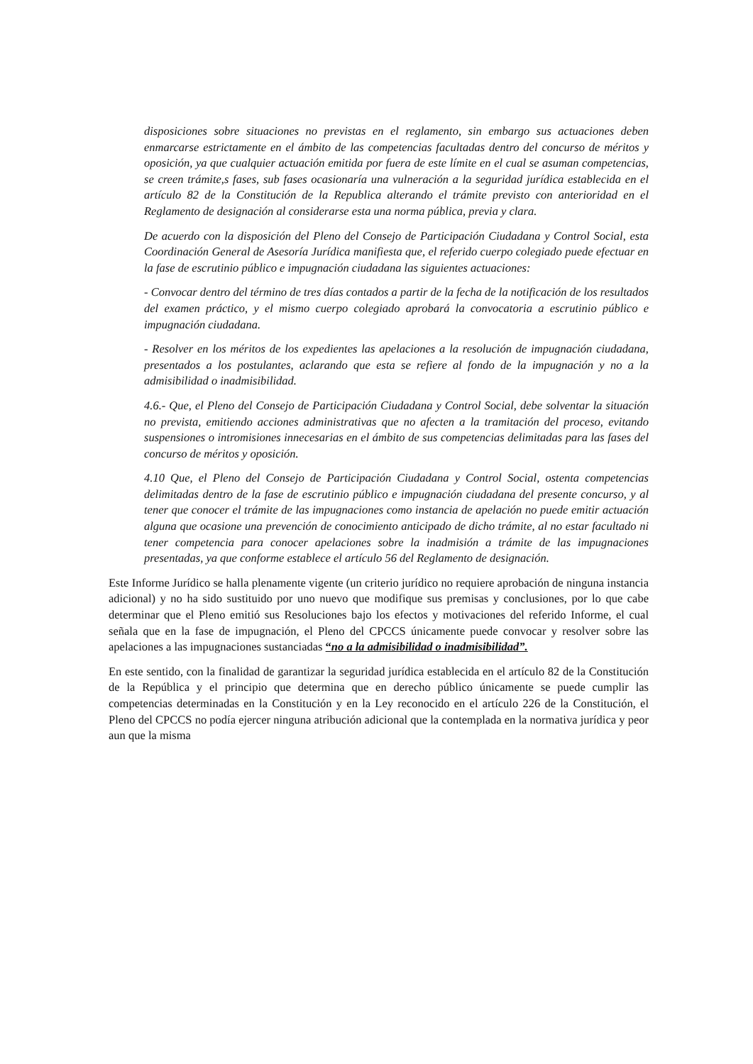disposiciones sobre situaciones no previstas en el reglamento, sin embargo sus actuaciones deben enmarcarse estrictamente en el ámbito de las competencias facultadas dentro del concurso de méritos y oposición, ya que cualquier actuación emitida por fuera de este límite en el cual se asuman competencias, se creen trámite,s fases, sub fases ocasionaría una vulneración a la seguridad jurídica establecida en el artículo 82 de la Constitución de la Republica alterando el trámite previsto con anterioridad en el Reglamento de designación al considerarse esta una norma pública, previa y clara.
De acuerdo con la disposición del Pleno del Consejo de Participación Ciudadana y Control Social, esta Coordinación General de Asesoría Jurídica manifiesta que, el referido cuerpo colegiado puede efectuar en la fase de escrutinio público e impugnación ciudadana las siguientes actuaciones:
- Convocar dentro del término de tres días contados a partir de la fecha de la notificación de los resultados del examen práctico, y el mismo cuerpo colegiado aprobará la convocatoria a escrutinio público e impugnación ciudadana.
- Resolver en los méritos de los expedientes las apelaciones a la resolución de impugnación ciudadana, presentados a los postulantes, aclarando que esta se refiere al fondo de la impugnación y no a la admisibilidad o inadmisibilidad.
4.6.- Que, el Pleno del Consejo de Participación Ciudadana y Control Social, debe solventar la situación no prevista, emitiendo acciones administrativas que no afecten a la tramitación del proceso, evitando suspensiones o intromisiones innecesarias en el ámbito de sus competencias delimitadas para las fases del concurso de méritos y oposición.
4.10 Que, el Pleno del Consejo de Participación Ciudadana y Control Social, ostenta competencias delimitadas dentro de la fase de escrutinio público e impugnación ciudadana del presente concurso, y al tener que conocer el trámite de las impugnaciones como instancia de apelación no puede emitir actuación alguna que ocasione una prevención de conocimiento anticipado de dicho trámite, al no estar facultado ni tener competencia para conocer apelaciones sobre la inadmisión a trámite de las impugnaciones presentadas, ya que conforme establece el artículo 56 del Reglamento de designación.
Este Informe Jurídico se halla plenamente vigente (un criterio jurídico no requiere aprobación de ninguna instancia adicional) y no ha sido sustituido por uno nuevo que modifique sus premisas y conclusiones, por lo que cabe determinar que el Pleno emitió sus Resoluciones bajo los efectos y motivaciones del referido Informe, el cual señala que en la fase de impugnación, el Pleno del CPCCS únicamente puede convocar y resolver sobre las apelaciones a las impugnaciones sustanciadas “no a la admisibilidad o inadmisibilidad”.
En este sentido, con la finalidad de garantizar la seguridad jurídica establecida en el artículo 82 de la Constitución de la República y el principio que determina que en derecho público únicamente se puede cumplir las competencias determinadas en la Constitución y en la Ley reconocido en el artículo 226 de la Constitución, el Pleno del CPCCS no podía ejercer ninguna atribución adicional que la contemplada en la normativa jurídica y peor aun que la misma